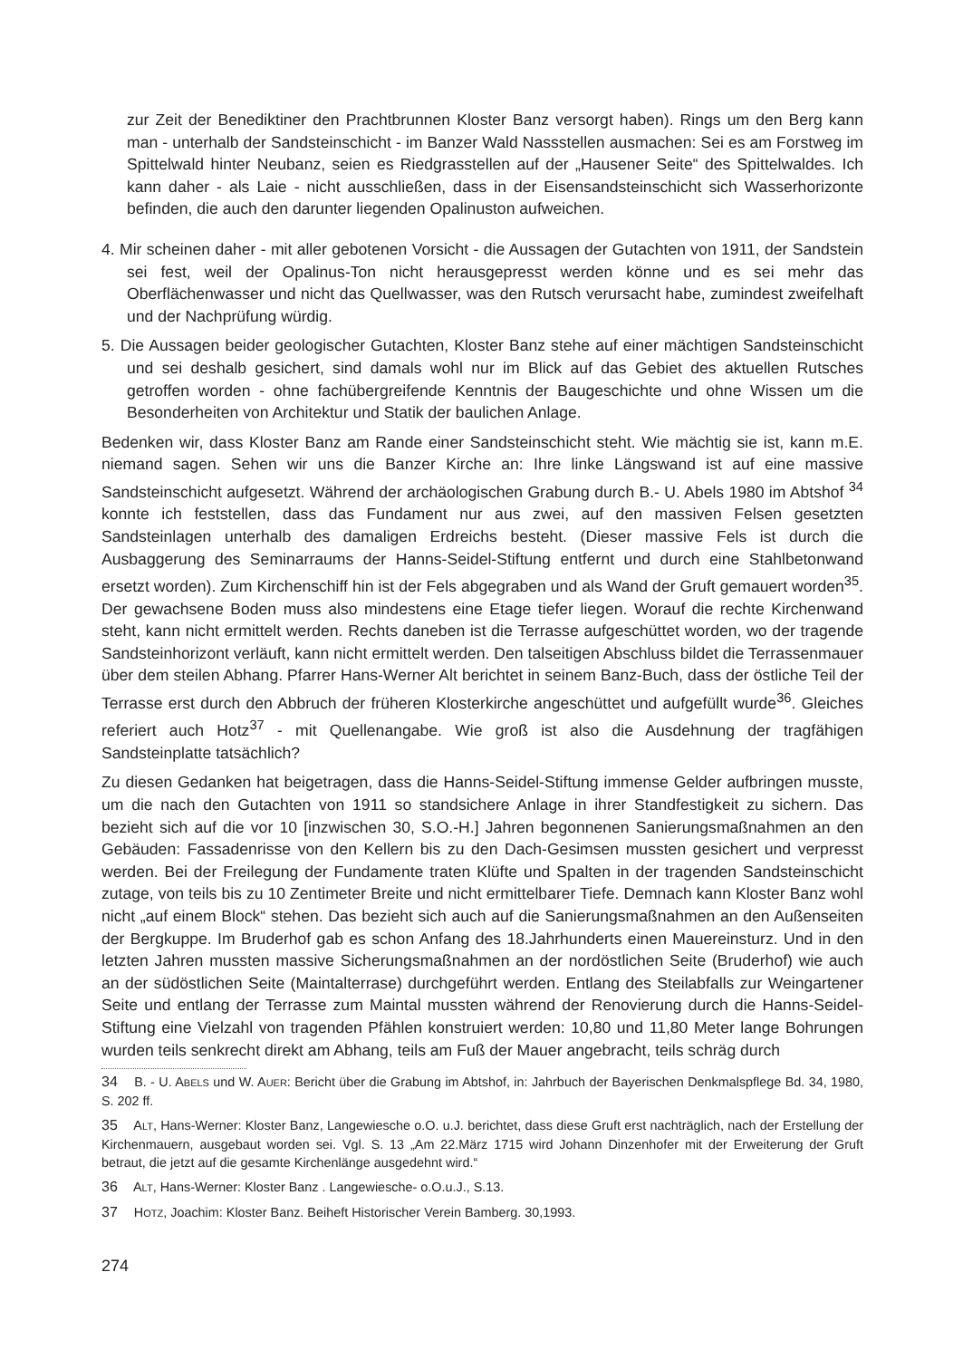zur Zeit der Benediktiner den Prachtbrunnen Kloster Banz versorgt haben). Rings um den Berg kann man - unterhalb der Sandsteinschicht - im Banzer Wald Nassstellen ausmachen: Sei es am Forstweg im Spittelwald hinter Neubanz, seien es Riedgrasstellen auf der „Hausener Seite“ des Spittelwaldes. Ich kann daher - als Laie - nicht ausschließen, dass in der Eisensandsteinschicht sich Wasserhorizonte befinden, die auch den darunter liegenden Opalinuston aufweichen.
4. Mir scheinen daher - mit aller gebotenen Vorsicht - die Aussagen der Gutachten von 1911, der Sandstein sei fest, weil der Opalinus-Ton nicht herausgepresst werden könne und es sei mehr das Oberflächenwasser und nicht das Quellwasser, was den Rutsch verursacht habe, zumindest zweifelhaft und der Nachprüfung würdig.
5. Die Aussagen beider geologischer Gutachten, Kloster Banz stehe auf einer mächtigen Sandsteinschicht und sei deshalb gesichert, sind damals wohl nur im Blick auf das Gebiet des aktuellen Rutsches getroffen worden - ohne fachübergreifende Kenntnis der Baugeschichte und ohne Wissen um die Besonderheiten von Architektur und Statik der baulichen Anlage.
Bedenken wir, dass Kloster Banz am Rande einer Sandsteinschicht steht. Wie mächtig sie ist, kann m.E. niemand sagen. Sehen wir uns die Banzer Kirche an: Ihre linke Längswand ist auf eine massive Sandsteinschicht aufgesetzt. Während der archäologischen Grabung durch B.- U. Abels 1980 im Abtshof <sup>34</sup> konnte ich feststellen, dass das Fundament nur aus zwei, auf den massiven Felsen gesetzten Sandsteinlagen unterhalb des damaligen Erdreichs besteht. (Dieser massive Fels ist durch die Ausbaggerung des Seminarraums der Hanns-Seidel-Stiftung entfernt und durch eine Stahlbetonwand ersetzt worden). Zum Kirchenschiff hin ist der Fels abgegraben und als Wand der Gruft gemauert worden<sup>35</sup>. Der gewachsene Boden muss also mindestens eine Etage tiefer liegen. Worauf die rechte Kirchenwand steht, kann nicht ermittelt werden. Rechts daneben ist die Terrasse aufgeschüttet worden, wo der tragende Sandsteinhorizont verläuft, kann nicht ermittelt werden. Den talseitigen Abschluss bildet die Terrassenmauer über dem steilen Abhang. Pfarrer Hans-Werner Alt berichtet in seinem Banz-Buch, dass der östliche Teil der Terrasse erst durch den Abbruch der früheren Klosterkirche angeschüttet und aufgefüllt wurde<sup>36</sup>. Gleiches referiert auch Hotz<sup>37</sup> - mit Quellenangabe. Wie groß ist also die Ausdehnung der tragfähigen Sandsteinplatte tatsächlich?
Zu diesen Gedanken hat beigetragen, dass die Hanns-Seidel-Stiftung immense Gelder aufbringen musste, um die nach den Gutachten von 1911 so standsichere Anlage in ihrer Standfestigkeit zu sichern. Das bezieht sich auf die vor 10 [inzwischen 30, S.O.-H.] Jahren begonnenen Sanierungsmaßnahmen an den Gebäuden: Fassadenrisse von den Kellern bis zu den Dach-Gesimsen mussten gesichert und verpresst werden. Bei der Freilegung der Fundamente traten Klüfte und Spalten in der tragenden Sandsteinschicht zutage, von teils bis zu 10 Zentimeter Breite und nicht ermittelbarer Tiefe. Demnach kann Kloster Banz wohl nicht „auf einem Block“ stehen. Das bezieht sich auch auf die Sanierungsmaßnahmen an den Außenseiten der Bergkuppe. Im Bruderhof gab es schon Anfang des 18.Jahrhunderts einen Mauereinsturz. Und in den letzten Jahren mussten massive Sicherungsmaßnahmen an der nordöstlichen Seite (Bruderhof) wie auch an der südöstlichen Seite (Maintalterrase) durchgeführt werden. Entlang des Steilabfalls zur Weingartener Seite und entlang der Terrasse zum Maintal mussten während der Renovierung durch die Hanns-Seidel-Stiftung eine Vielzahl von tragenden Pfählen konstruiert werden: 10,80 und 11,80 Meter lange Bohrungen wurden teils senkrecht direkt am Abhang, teils am Fuß der Mauer angebracht, teils schräg durch
34 B. - U. ABELS und W. AUER: Bericht über die Grabung im Abtshof, in: Jahrbuch der Bayerischen Denkmalspflege Bd. 34, 1980, S. 202 ff.
35 ALT, Hans-Werner: Kloster Banz, Langewiesche o.O. u.J. berichtet, dass diese Gruft erst nachträglich, nach der Erstellung der Kirchenmauern, ausgebaut worden sei. Vgl. S. 13 „Am 22.März 1715 wird Johann Dinzenhofer mit der Erweiterung der Gruft betraut, die jetzt auf die gesamte Kirchenlänge ausgedehnt wird.“
36 ALT, Hans-Werner: Kloster Banz . Langewiesche- o.O.u.J., S.13.
37 HOTZ, Joachim: Kloster Banz. Beiheft Historischer Verein Bamberg. 30,1993.
274